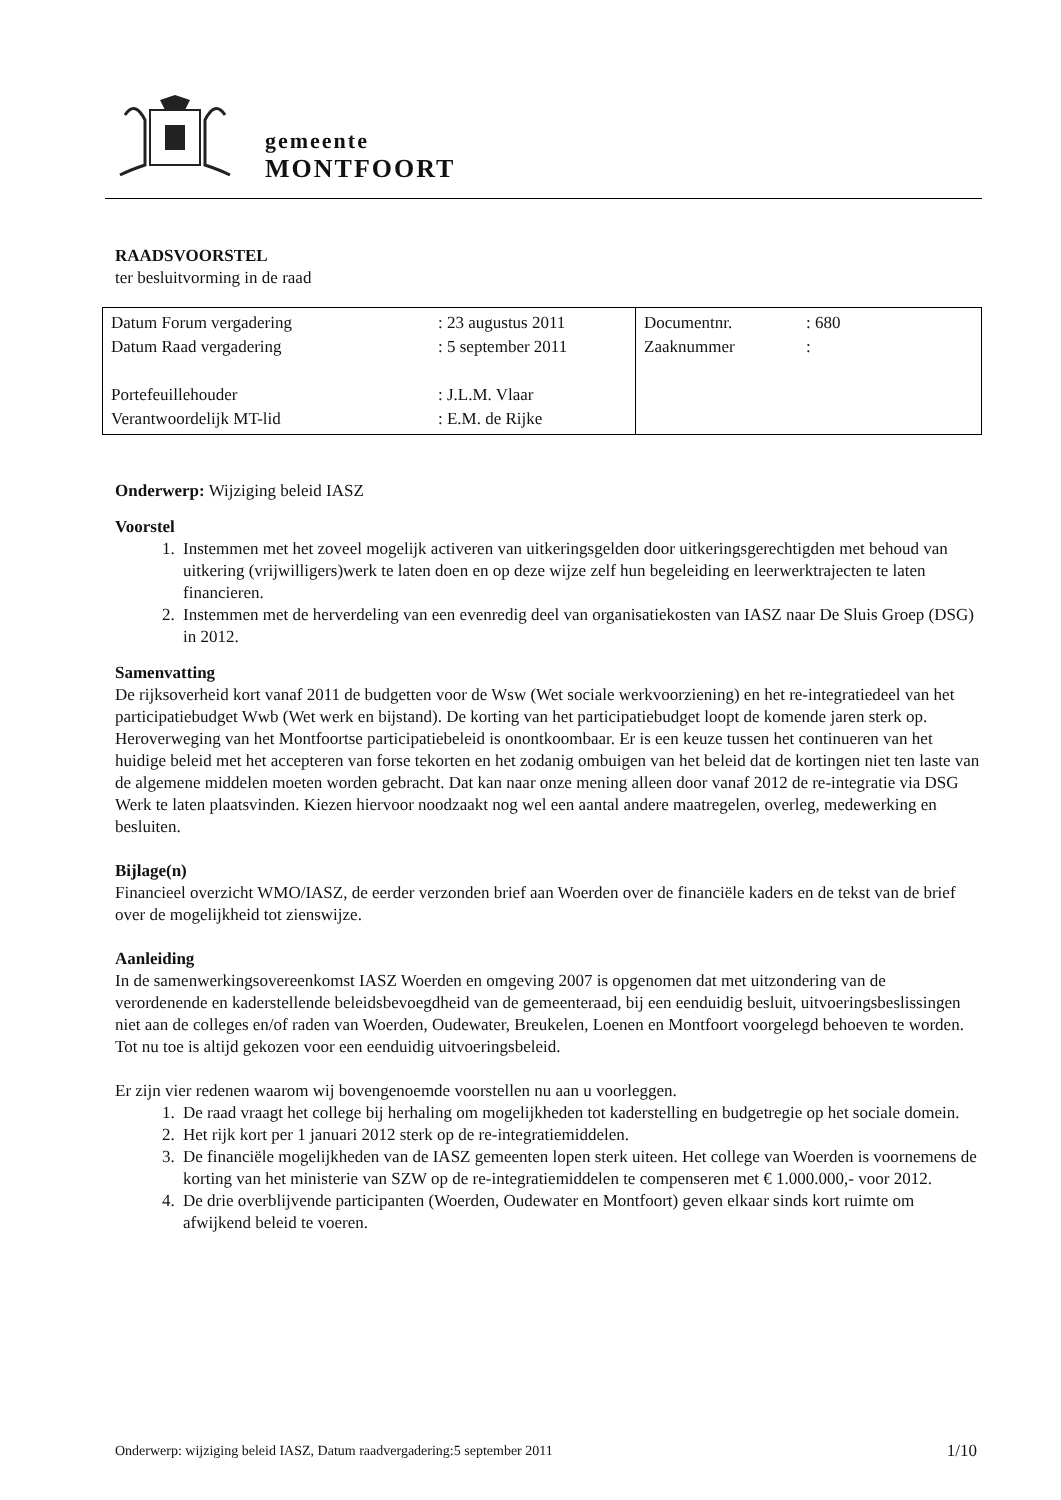gemeente
MONTFOORT
RAADSVOORSTEL
ter besluitvorming in de raad
| / Datum Forum vergadering / : 23 augustus 2011 / / Datum Raad vergadering / : 5 september 2011 / / Portefeuillehouder / : J.L.M. Vlaar / / Verantwoordelijk MT-lid / : E.M. de Rijke / | / Documentnr. / : 680 / / Zaaknummer / : / |
Onderwerp: Wijziging beleid IASZ
Voorstel
1. Instemmen met het zoveel mogelijk activeren van uitkeringsgelden door uitkeringsgerechtigden met behoud van uitkering (vrijwilligers)werk te laten doen en op deze wijze zelf hun begeleiding en leerwerktrajecten te laten financieren.
2. Instemmen met de herverdeling van een evenredig deel van organisatiekosten van IASZ naar De Sluis Groep (DSG) in 2012.
Samenvatting
De rijksoverheid kort vanaf 2011 de budgetten voor de Wsw (Wet sociale werkvoorziening) en het re-integratiedeel van het participatiebudget Wwb (Wet werk en bijstand). De korting van het participatiebudget loopt de komende jaren sterk op. Heroverweging van het Montfoortse participatiebeleid is onontkoombaar. Er is een keuze tussen het continueren van het huidige beleid met het accepteren van forse tekorten en het zodanig ombuigen van het beleid dat de kortingen niet ten laste van de algemene middelen moeten worden gebracht. Dat kan naar onze mening alleen door vanaf 2012 de re-integratie via DSG Werk te laten plaatsvinden. Kiezen hiervoor noodzaakt nog wel een aantal andere maatregelen, overleg, medewerking en besluiten.
Bijlage(n)
Financieel overzicht WMO/IASZ, de eerder verzonden brief aan Woerden over de financiële kaders en de tekst van de brief over de mogelijkheid tot zienswijze.
Aanleiding
In de samenwerkingsovereenkomst IASZ Woerden en omgeving 2007 is opgenomen dat met uitzondering van de verordenende en kaderstellende beleidsbevoegdheid van de gemeenteraad, bij een eenduidig besluit, uitvoeringsbeslissingen niet aan de colleges en/of raden van Woerden, Oudewater, Breukelen, Loenen en Montfoort voorgelegd behoeven te worden. Tot nu toe is altijd gekozen voor een eenduidig uitvoeringsbeleid.
Er zijn vier redenen waarom wij bovengenoemde voorstellen nu aan u voorleggen.
1. De raad vraagt het college bij herhaling om mogelijkheden tot kaderstelling en budgetregie op het sociale domein.
2. Het rijk kort per 1 januari 2012 sterk op de re-integratiemiddelen.
3. De financiële mogelijkheden van de IASZ gemeenten lopen sterk uiteen. Het college van Woerden is voornemens de korting van het ministerie van SZW op de re-integratiemiddelen te compenseren met € 1.000.000,- voor 2012.
4. De drie overblijvende participanten (Woerden, Oudewater en Montfoort) geven elkaar sinds kort ruimte om afwijkend beleid te voeren.
Onderwerp: wijziging beleid IASZ, Datum raadvergadering:5 september 2011 1/10